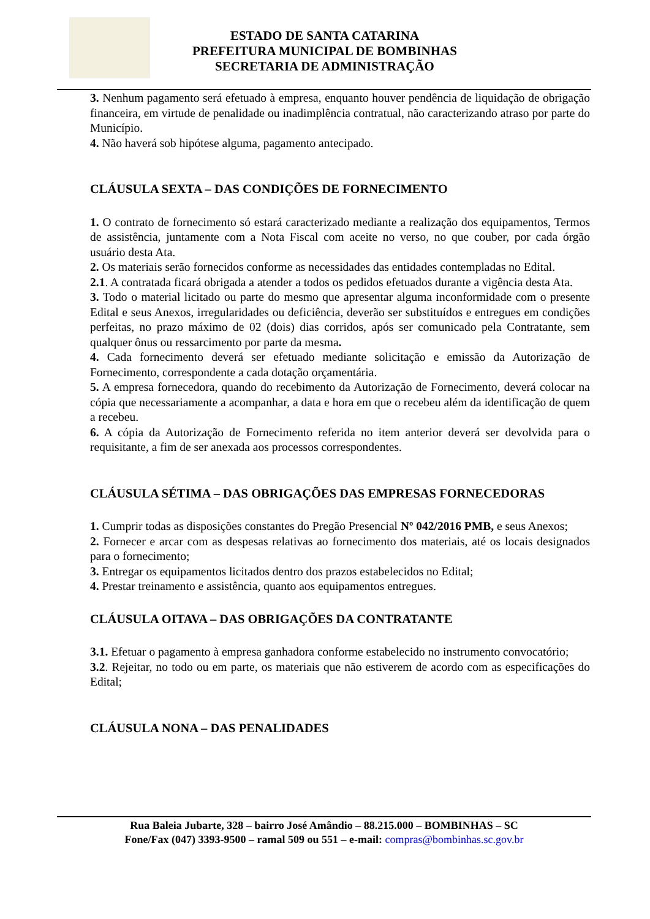ESTADO DE SANTA CATARINA
PREFEITURA MUNICIPAL DE BOMBINHAS
SECRETARIA DE ADMINISTRAÇÃO
3. Nenhum pagamento será efetuado à empresa, enquanto houver pendência de liquidação de obrigação financeira, em virtude de penalidade ou inadimplência contratual, não caracterizando atraso por parte do Município.
4. Não haverá sob hipótese alguma, pagamento antecipado.
CLÁUSULA SEXTA – DAS CONDIÇÕES DE FORNECIMENTO
1. O contrato de fornecimento só estará caracterizado mediante a realização dos equipamentos, Termos de assistência, juntamente com a Nota Fiscal com aceite no verso, no que couber, por cada órgão usuário desta Ata.
2. Os materiais serão fornecidos conforme as necessidades das entidades contempladas no Edital.
2.1. A contratada ficará obrigada a atender a todos os pedidos efetuados durante a vigência desta Ata.
3. Todo o material licitado ou parte do mesmo que apresentar alguma inconformidade com o presente Edital e seus Anexos, irregularidades ou deficiência, deverão ser substituídos e entregues em condições perfeitas, no prazo máximo de 02 (dois) dias corridos, após ser comunicado pela Contratante, sem qualquer ônus ou ressarcimento por parte da mesma.
4. Cada fornecimento deverá ser efetuado mediante solicitação e emissão da Autorização de Fornecimento, correspondente a cada dotação orçamentária.
5. A empresa fornecedora, quando do recebimento da Autorização de Fornecimento, deverá colocar na cópia que necessariamente a acompanhar, a data e hora em que o recebeu além da identificação de quem a recebeu.
6. A cópia da Autorização de Fornecimento referida no item anterior deverá ser devolvida para o requisitante, a fim de ser anexada aos processos correspondentes.
CLÁUSULA SÉTIMA – DAS OBRIGAÇÕES DAS EMPRESAS FORNECEDORAS
1. Cumprir todas as disposições constantes do Pregão Presencial Nº 042/2016 PMB, e seus Anexos;
2. Fornecer e arcar com as despesas relativas ao fornecimento dos materiais, até os locais designados para o fornecimento;
3. Entregar os equipamentos licitados dentro dos prazos estabelecidos no Edital;
4. Prestar treinamento e assistência, quanto aos equipamentos entregues.
CLÁUSULA OITAVA – DAS OBRIGAÇÕES DA CONTRATANTE
3.1. Efetuar o pagamento à empresa ganhadora conforme estabelecido no instrumento convocatório;
3.2. Rejeitar, no todo ou em parte, os materiais que não estiverem de acordo com as especificações do Edital;
CLÁUSULA NONA – DAS PENALIDADES
Rua Baleia Jubarte, 328 – bairro José Amândio – 88.215.000 – BOMBINHAS – SC
Fone/Fax (047) 3393-9500 – ramal 509 ou 551 – e-mail: compras@bombinhas.sc.gov.br